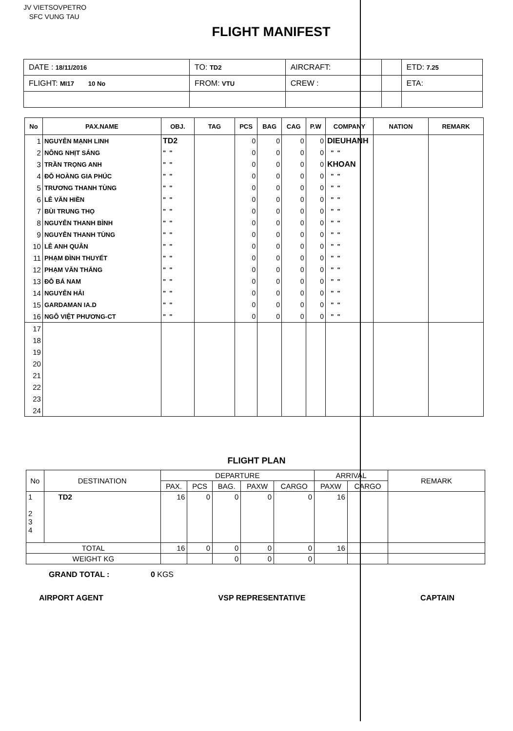JV VIETSOVPETRO
SFC VUNG TAU
FLIGHT MANIFEST
| DATE : 18/11/2016 | TO: TD2 | AIRCRAFT: | | ETD: 7.25 |
| FLIGHT: MI17 10 No | FROM: VTU | CREW : | | ETA: |
| No | PAX.NAME | OBJ. | TAG | PCS | BAG | CAG | P.W | COMPANY | NATION | REMARK |
| --- | --- | --- | --- | --- | --- | --- | --- | --- | --- | --- |
| 1 | NGUYỄN MẠNH LINH | TD2 | | 0 | 0 | 0 | 0 | DIEUHANH | | |
| 2 | NÔNG NHỊT SÁNG | " " | | 0 | 0 | 0 | 0 | " " | | |
| 3 | TRẦN TRỌNG ANH | " " | | 0 | 0 | 0 | 0 | KHOAN | | |
| 4 | ĐỖ HOÀNG GIA PHÚC | " " | | 0 | 0 | 0 | 0 | " " | | |
| 5 | TRƯƠNG THANH TÙNG | " " | | 0 | 0 | 0 | 0 | " " | | |
| 6 | LÊ VĂN HIỀN | " " | | 0 | 0 | 0 | 0 | " " | | |
| 7 | BÙI TRUNG THỌ | " " | | 0 | 0 | 0 | 0 | " " | | |
| 8 | NGUYỄN THANH BÌNH | " " | | 0 | 0 | 0 | 0 | " " | | |
| 9 | NGUYỄN THANH TÙNG | " " | | 0 | 0 | 0 | 0 | " " | | |
| 10 | LÊ ANH QUÂN | " " | | 0 | 0 | 0 | 0 | " " | | |
| 11 | PHẠM ĐÌNH THUYẾT | " " | | 0 | 0 | 0 | 0 | " " | | |
| 12 | PHẠM VĂN THẮNG | " " | | 0 | 0 | 0 | 0 | " " | | |
| 13 | ĐỖ BÁ NAM | " " | | 0 | 0 | 0 | 0 | " " | | |
| 14 | NGUYỄN HẢI | " " | | 0 | 0 | 0 | 0 | " " | | |
| 15 | GARDAMAN IA.D | " " | | 0 | 0 | 0 | 0 | " " | | |
| 16 | NGÔ VIỆT PHƯƠNG-CT | " " | | 0 | 0 | 0 | 0 | " " | | |
| 17 | | | | | | | | | | |
| 18 | | | | | | | | | | |
| 19 | | | | | | | | | | |
| 20 | | | | | | | | | | |
| 21 | | | | | | | | | | |
| 22 | | | | | | | | | | |
| 23 | | | | | | | | | | |
| 24 | | | | | | | | | | |
FLIGHT PLAN
| No | DESTINATION | DEPARTURE | | | | | ARRIVAL | | REMARK |
| --- | --- | --- | --- | --- | --- | --- | --- | --- | --- |
| | | PAX. | PCS | BAG. | PAXW | CARGO | PAXW | CARGO | |
| 1 2 3 4 | TD2 | 16 | 0 | 0 | 0 | 0 | 16 | | |
| TOTAL | | 16 | 0 | 0 | 0 | 0 | 16 | | |
| WEIGHT KG | | | | 0 | 0 | 0 | | | |
GRAND TOTAL : 0 KGS
AIRPORT AGENT VSP REPRESENTATIVE CAPTAIN